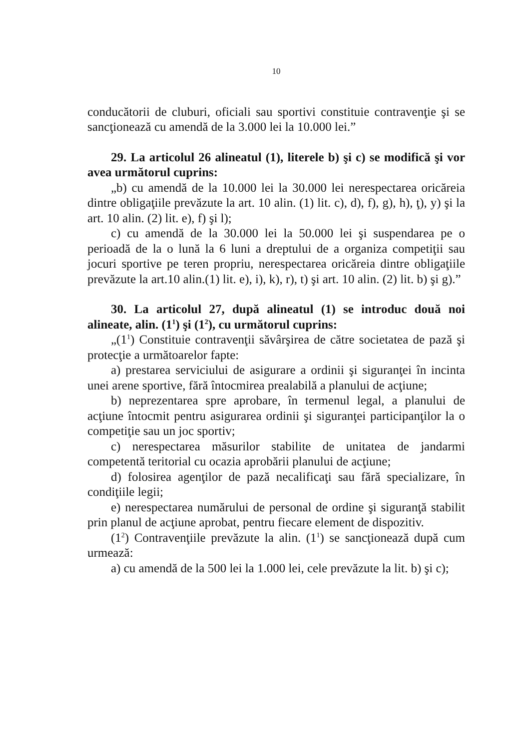10
conducătorii de cluburi, oficiali sau sportivi constituie contravenţie şi se sancţionează cu amendă de la 3.000 lei la 10.000 lei.”
29. La articolul 26 alineatul (1), literele b) şi c) se modifică şi vor avea următorul cuprins:
„b) cu amendă de la 10.000 lei la 30.000 lei nerespectarea oricăreia dintre obligaţiile prevăzute la art. 10 alin. (1) lit. c), d), f), g), h), ţ), y) şi la art. 10 alin. (2) lit. e), f) şi l);
c) cu amendă de la 30.000 lei la 50.000 lei şi suspendarea pe o perioadă de la o lună la 6 luni a dreptului de a organiza competiţii sau jocuri sportive pe teren propriu, nerespectarea oricăreia dintre obligaţiile prevăzute la art.10 alin.(1) lit. e), i), k), r), t) şi art. 10 alin. (2) lit. b) şi g).”
30. La articolul 27, după alineatul (1) se introduc două noi alineate, alin. (1<sup>1</sup>) şi (1<sup>2</sup>), cu următorul cuprins:
„(1<sup>1</sup>) Constituie contravenţii săvârşirea de către societatea de pază şi protecţie a următoarelor fapte:
a) prestarea serviciului de asigurare a ordinii şi siguranţei în incinta unei arene sportive, fără întocmirea prealabilă a planului de acţiune;
b) neprezentarea spre aprobare, în termenul legal, a planului de acţiune întocmit pentru asigurarea ordinii şi siguranţei participanţilor la o competiţie sau un joc sportiv;
c) nerespectarea măsurilor stabilite de unitatea de jandarmi competentă teritorial cu ocazia aprobării planului de acţiune;
d) folosirea agenţilor de pază necalificaţi sau fără specializare, în condiţiile legii;
e) nerespectarea numărului de personal de ordine şi siguranţă stabilit prin planul de acţiune aprobat, pentru fiecare element de dispozitiv.
(1<sup>2</sup>) Contravenţiile prevăzute la alin. (1<sup>1</sup>) se sancţionează după cum urmează:
a) cu amendă de la 500 lei la 1.000 lei, cele prevăzute la lit. b) şi c);